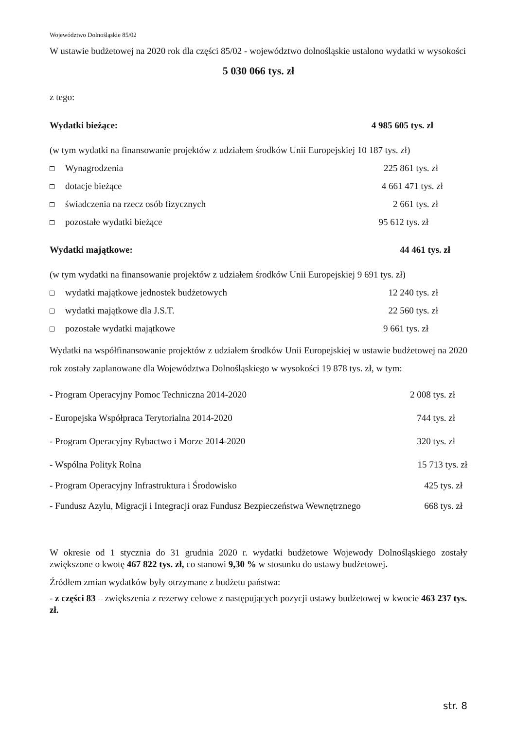Województwo Dolnośląskie 85/02
W ustawie budżetowej na 2020 rok dla części 85/02 - województwo dolnośląskie ustalono wydatki w wysokości
5 030 066 tys. zł
z tego:
Wydatki bieżące: 4 985 605 tys. zł
(w tym wydatki na finansowanie projektów z udziałem środków Unii Europejskiej 10 187 tys. zł)
Wynagrodzenia 225 861 tys. zł
dotacje bieżące 4 661 471 tys. zł
świadczenia na rzecz osób fizycznych 2 661 tys. zł
pozostałe wydatki bieżące 95 612 tys. zł
Wydatki majątkowe: 44 461 tys. zł
(w tym wydatki na finansowanie projektów z udziałem środków Unii Europejskiej 9 691 tys. zł)
wydatki majątkowe jednostek budżetowych 12 240 tys. zł
wydatki majątkowe dla J.S.T. 22 560 tys. zł
pozostałe wydatki majątkowe 9 661 tys. zł
Wydatki na współfinansowanie projektów z udziałem środków Unii Europejskiej w ustawie budżetowej na 2020 rok zostały zaplanowane dla Województwa Dolnośląskiego w wysokości 19 878 tys. zł, w tym:
- Program Operacyjny Pomoc Techniczna 2014-2020 2 008 tys. zł
- Europejska Współpraca Terytorialna 2014-2020 744 tys. zł
- Program Operacyjny Rybactwo i Morze 2014-2020 320 tys. zł
- Wspólna Polityk Rolna 15 713 tys. zł
- Program Operacyjny Infrastruktura i Środowisko 425 tys. zł
- Fundusz Azylu, Migracji i Integracji oraz Fundusz Bezpieczeństwa Wewnętrznego 668 tys. zł
W okresie od 1 stycznia do 31 grudnia 2020 r. wydatki budżetowe Wojewody Dolnośląskiego zostały zwiększone o kwotę 467 822 tys. zł, co stanowi 9,30 % w stosunku do ustawy budżetowej.
Źródłem zmian wydatków były otrzymane z budżetu państwa:
- z części 83 – zwiększenia z rezerwy celowe z następujących pozycji ustawy budżetowej w kwocie 463 237 tys. zł.
str. 8